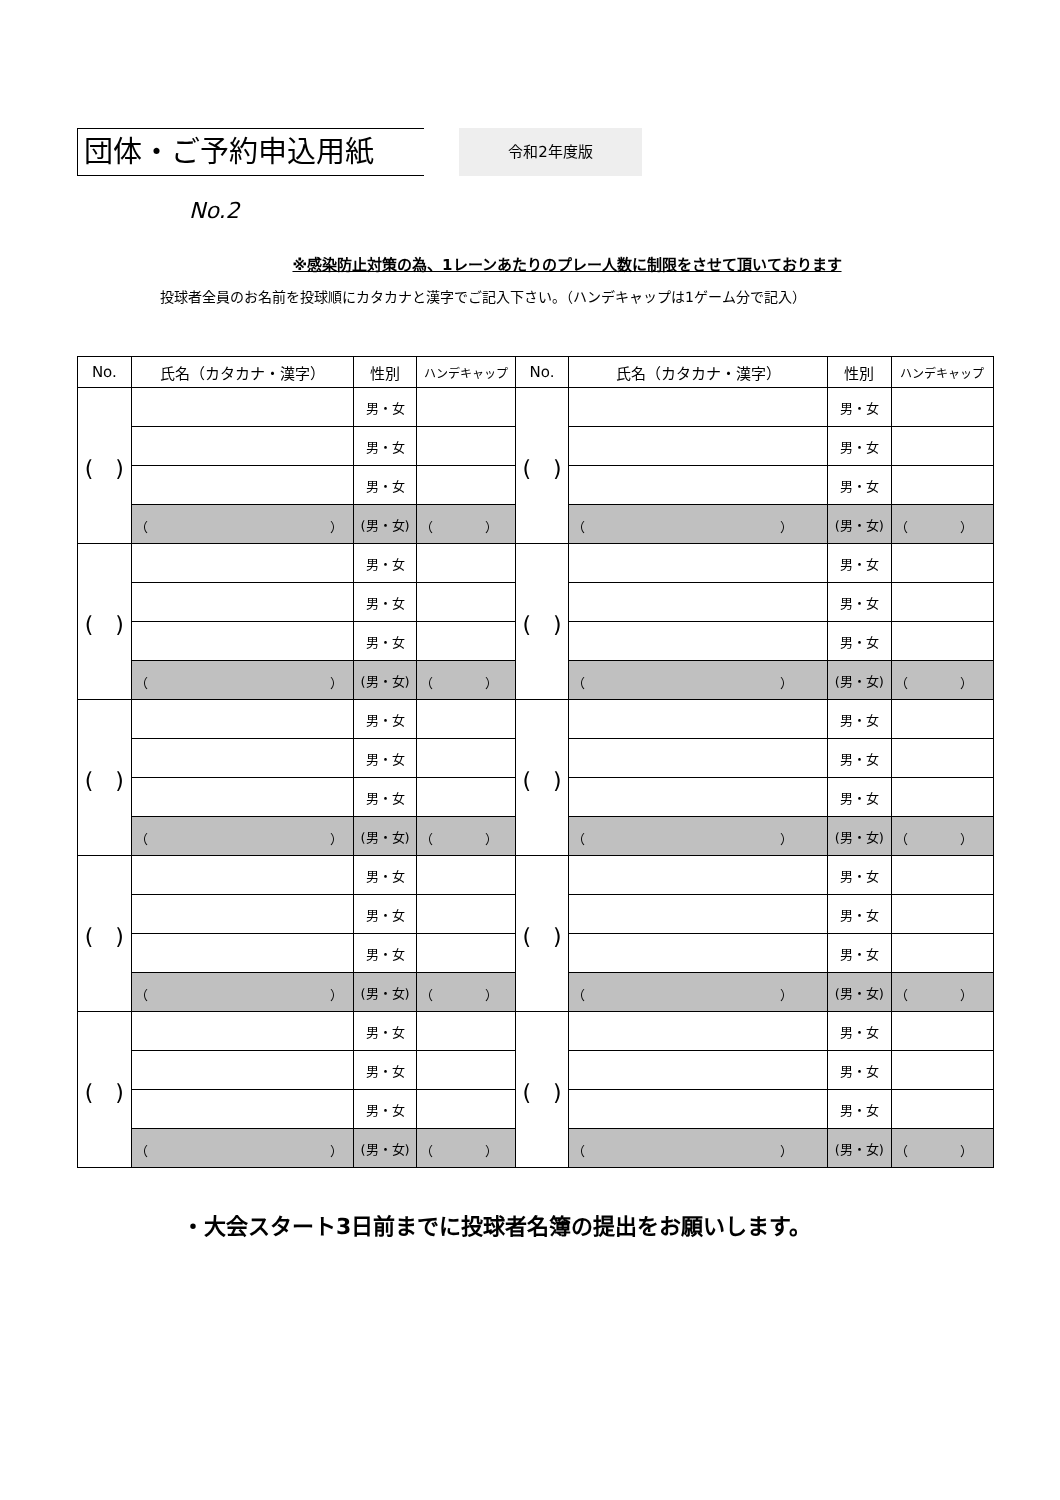団体・ご予約申込用紙
令和2年度版
No.2
※感染防止対策の為、1レーンあたりのプレー人数に制限をさせて頂いております
投球者全員のお名前を投球順にカタカナと漢字でご記入下さい。（ハンデキャップは1ゲーム分で記入）
| No. | 氏名（カタカナ・漢字） | 性別 | ハンデキャップ | No. | 氏名（カタカナ・漢字） | 性別 | ハンデキャップ |
| --- | --- | --- | --- | --- | --- | --- | --- |
| ( ) | | 男・女 | | ( ) | | 男・女 | |
| | | 男・女 | | | | 男・女 | |
| | | 男・女 | | | | 男・女 | |
| | （ ） | (男・女) | （ ） | | （ ） | (男・女) | （ ） |
| ( ) | | 男・女 | | ( ) | | 男・女 | |
| | | 男・女 | | | | 男・女 | |
| | | 男・女 | | | | 男・女 | |
| | （ ） | (男・女) | （ ） | | （ ） | (男・女) | （ ） |
| ( ) | | 男・女 | | ( ) | | 男・女 | |
| | | 男・女 | | | | 男・女 | |
| | | 男・女 | | | | 男・女 | |
| | （ ） | (男・女) | （ ） | | （ ） | (男・女) | （ ） |
| ( ) | | 男・女 | | ( ) | | 男・女 | |
| | | 男・女 | | | | 男・女 | |
| | | 男・女 | | | | 男・女 | |
| | （ ） | (男・女) | （ ） | | （ ） | (男・女) | （ ） |
| ( ) | | 男・女 | | ( ) | | 男・女 | |
| | | 男・女 | | | | 男・女 | |
| | | 男・女 | | | | 男・女 | |
| | （ ） | (男・女) | （ ） | | （ ） | (男・女) | （ ） |
・大会スタート3日前までに投球者名簿の提出をお願いします。